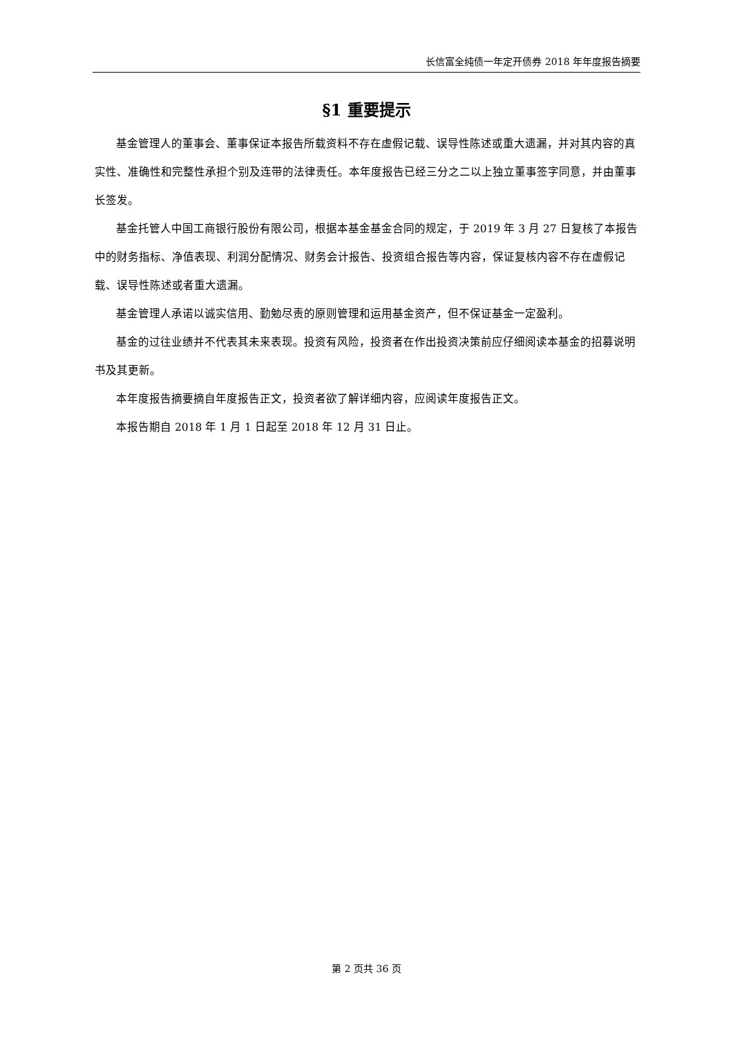长信富全纯债一年定开债券 2018 年年度报告摘要
§1 重要提示
基金管理人的董事会、董事保证本报告所载资料不存在虚假记载、误导性陈述或重大遗漏，并对其内容的真实性、准确性和完整性承担个别及连带的法律责任。本年度报告已经三分之二以上独立董事签字同意，并由董事长签发。
基金托管人中国工商银行股份有限公司，根据本基金基金合同的规定，于 2019 年 3 月 27 日复核了本报告中的财务指标、净值表现、利润分配情况、财务会计报告、投资组合报告等内容，保证复核内容不存在虚假记载、误导性陈述或者重大遗漏。
基金管理人承诺以诚实信用、勤勉尽责的原则管理和运用基金资产，但不保证基金一定盈利。
基金的过往业绩并不代表其未来表现。投资有风险，投资者在作出投资决策前应仔细阅读本基金的招募说明书及其更新。
本年度报告摘要摘自年度报告正文，投资者欲了解详细内容，应阅读年度报告正文。
本报告期自 2018 年 1 月 1 日起至 2018 年 12 月 31 日止。
第 2 页共 36 页